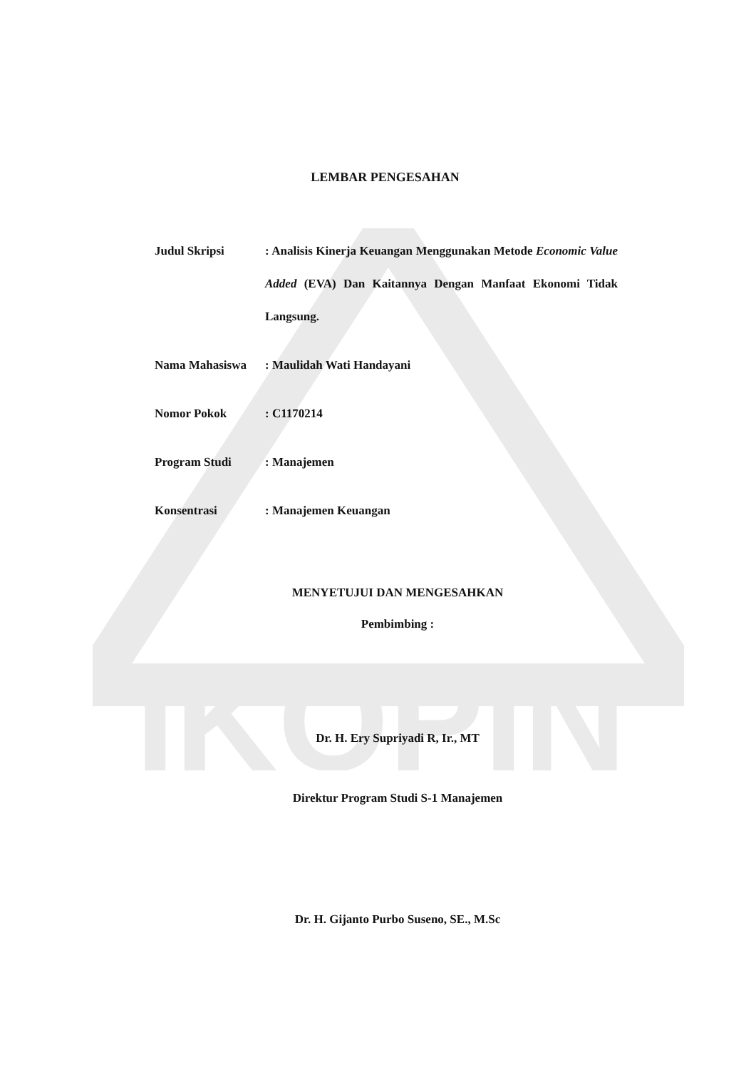IKOPIN
LEMBAR PENGESAHAN
| Judul Skripsi | : Analisis Kinerja Keuangan Menggunakan Metode Economic Value Added (EVA) Dan Kaitannya Dengan Manfaat Ekonomi Tidak Langsung. |
| Nama Mahasiswa | : Maulidah Wati Handayani |
| Nomor Pokok | : C1170214 |
| Program Studi | : Manajemen |
| Konsentrasi | : Manajemen Keuangan |
MENYETUJUI DAN MENGESAHKAN
Pembimbing :
Dr. H. Ery Supriyadi R, Ir., MT
Direktur Program Studi S-1 Manajemen
Dr. H. Gijanto Purbo Suseno, SE., M.Sc